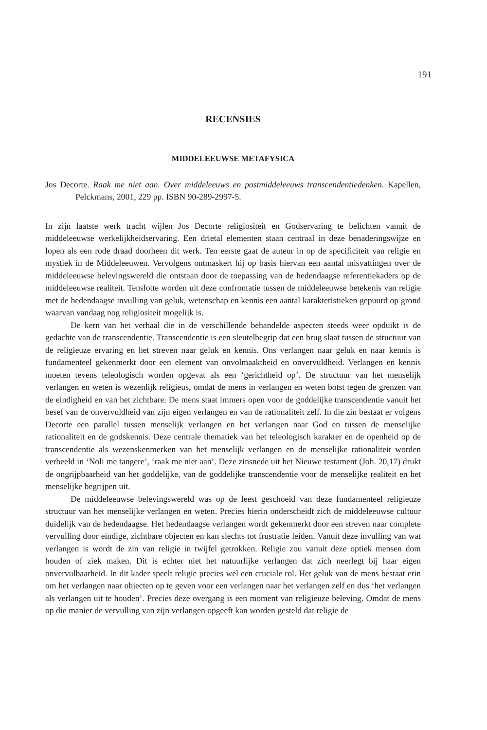191
RECENSIES
MIDDELEEUWSE METAFYSICA
Jos Decorte. Raak me niet aan. Over middeleeuws en postmiddeleeuws transcendentiedenken. Kapellen, Pelckmans, 2001, 229 pp. ISBN 90-289-2997-5.
In zijn laatste werk tracht wijlen Jos Decorte religiositeit en Godservaring te belichten vanuit de middeleeuwse werkelijkheidservaring. Een drietal elementen staan centraal in deze benaderingswijze en lopen als een rode draad doorheen dit werk. Ten eerste gaat de auteur in op de specificiteit van religie en mystiek in de Middeleeuwen. Vervolgens ontmaskert hij op basis hiervan een aantal misvattingen over de middeleeuwse belevingswereld die ontstaan door de toepassing van de hedendaagse referentiekaders op de middeleeuwse realiteit. Tenslotte worden uit deze confrontatie tussen de middeleeuwse betekenis van religie met de hedendaagse invulling van geluk, wetenschap en kennis een aantal karakteristieken gepuurd op grond waarvan vandaag nog religiositeit mogelijk is.
De kern van het verhaal die in de verschillende behandelde aspecten steeds weer opduikt is de gedachte van de transcendentie. Transcendentie is een sleutelbegrip dat een brug slaat tussen de structuur van de religieuze ervaring en het streven naar geluk en kennis. Ons verlangen naar geluk en naar kennis is fundamenteel gekenmerkt door een element van onvolmaaktheid en onvervuldheid. Verlangen en kennis moeten tevens teleologisch worden opgevat als een ‘gerichtheid op’. De structuur van het menselijk verlangen en weten is wezenlijk religieus, omdat de mens in verlangen en weten botst tegen de grenzen van de eindigheid en van het zichtbare. De mens staat immers open voor de goddelijke transcendentie vanuit het besef van de onvervuldheid van zijn eigen verlangen en van de rationaliteit zelf. In die zin bestaat er volgens Decorte een parallel tussen menselijk verlangen en het verlangen naar God en tussen de menselijke rationaliteit en de godskennis. Deze centrale thematiek van het teleologisch karakter en de openheid op de transcendentie als wezenskenmerken van het menselijk verlangen en de menselijke rationaliteit worden verbeeld in ‘Noli me tangere’, ‘raak me niet aan’. Deze zinsnede uit het Nieuwe testament (Joh. 20,17) drukt de ongrijpbaarheid van het goddelijke, van de goddelijke transcendentie voor de menselijke realiteit en het menselijke begrijpen uit.
De middeleeuwse belevingswereld was op de leest geschoeid van deze fundamenteel religieuze structuur van het menselijke verlangen en weten. Precies hierin onderscheidt zich de middeleeuwse cultuur duidelijk van de hedendaagse. Het hedendaagse verlangen wordt gekenmerkt door een streven naar complete vervulling door eindige, zichtbare objecten en kan slechts tot frustratie leiden. Vanuit deze invulling van wat verlangen is wordt de zin van religie in twijfel getrokken. Religie zou vanuit deze optiek mensen dom houden of ziek maken. Dit is echter niet het natuurlijke verlangen dat zich neerlegt bij haar eigen onvervulbaarheid. In dit kader speelt religie precies wel een cruciale rol. Het geluk van de mens bestaat erin om het verlangen naar objecten op te geven voor een verlangen naar het verlangen zelf en dus ‘het verlangen als verlangen uit te houden’. Precies deze overgang is een moment van religieuze beleving. Omdat de mens op die manier de vervulling van zijn verlangen opgeeft kan worden gesteld dat religie de